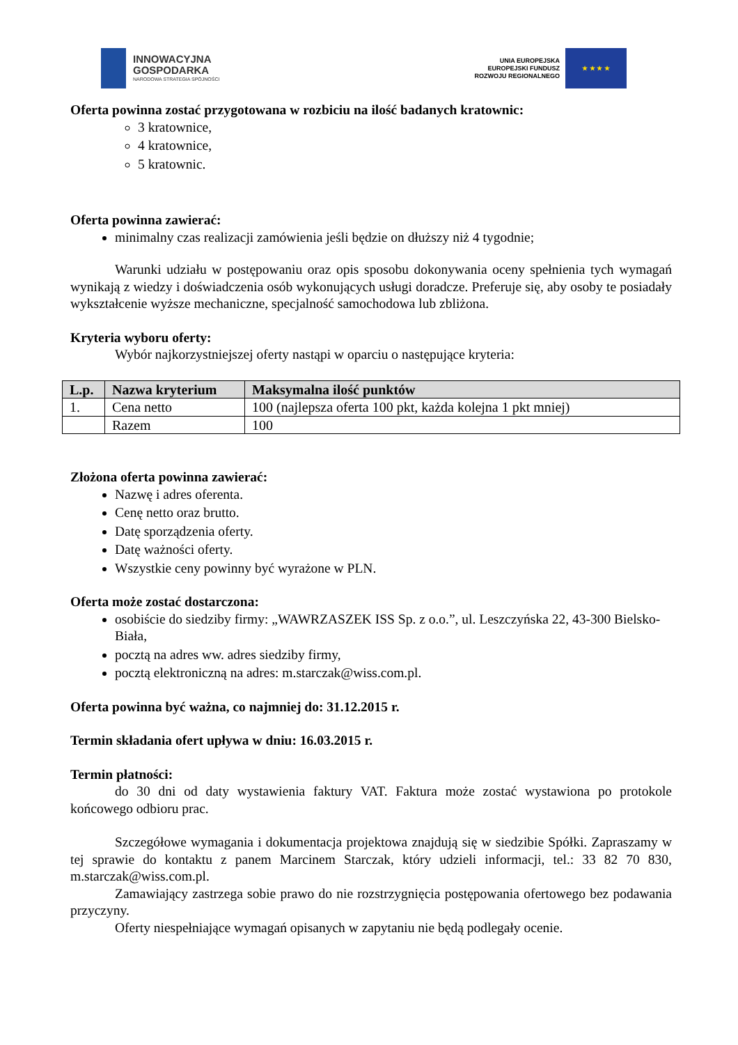INNOWACYJNA
GOSPODARKA
NARODOWA STRATEGIA SPÓJNOŚCI
UNIA EUROPEJSKA
EUROPEJSKI FUNDUSZ
ROZWOJU REGIONALNEGO
★ ★ ★ ★
Oferta powinna zostać przygotowana w rozbiciu na ilość badanych kratownic:
3 kratownice,
4 kratownice,
5 kratownic.
Oferta powinna zawierać:
minimalny czas realizacji zamówienia jeśli będzie on dłuższy niż 4 tygodnie;
Warunki udziału w postępowaniu oraz opis sposobu dokonywania oceny spełnienia tych wymagań wynikają z wiedzy i doświadczenia osób wykonujących usługi doradcze. Preferuje się, aby osoby te posiadały wykształcenie wyższe mechaniczne, specjalność samochodowa lub zbliżona.
Kryteria wyboru oferty:
Wybór najkorzystniejszej oferty nastąpi w oparciu o następujące kryteria:
| L.p. | Nazwa kryterium | Maksymalna ilość punktów |
| --- | --- | --- |
| 1. | Cena netto | 100 (najlepsza oferta 100 pkt, każda kolejna 1 pkt mniej) |
| | Razem | 100 |
Złożona oferta powinna zawierać:
Nazwę i adres oferenta.
Cenę netto oraz brutto.
Datę sporządzenia oferty.
Datę ważności oferty.
Wszystkie ceny powinny być wyrażone w PLN.
Oferta może zostać dostarczona:
osobiście do siedziby firmy: „WAWRZASZEK ISS Sp. z o.o.”, ul. Leszczyńska 22, 43-300 Bielsko-Biała,
pocztą na adres ww. adres siedziby firmy,
pocztą elektroniczną na adres: m.starczak@wiss.com.pl.
Oferta powinna być ważna, co najmniej do: 31.12.2015 r.
Termin składania ofert upływa w dniu: 16.03.2015 r.
Termin płatności:
do 30 dni od daty wystawienia faktury VAT. Faktura może zostać wystawiona po protokole końcowego odbioru prac.
Szczegółowe wymagania i dokumentacja projektowa znajdują się w siedzibie Spółki. Zapraszamy w tej sprawie do kontaktu z panem Marcinem Starczak, który udzieli informacji, tel.: 33 82 70 830, m.starczak@wiss.com.pl.
Zamawiający zastrzega sobie prawo do nie rozstrzygnięcia postępowania ofertowego bez podawania przyczyny.
Oferty niespełniające wymagań opisanych w zapytaniu nie będą podlegały ocenie.